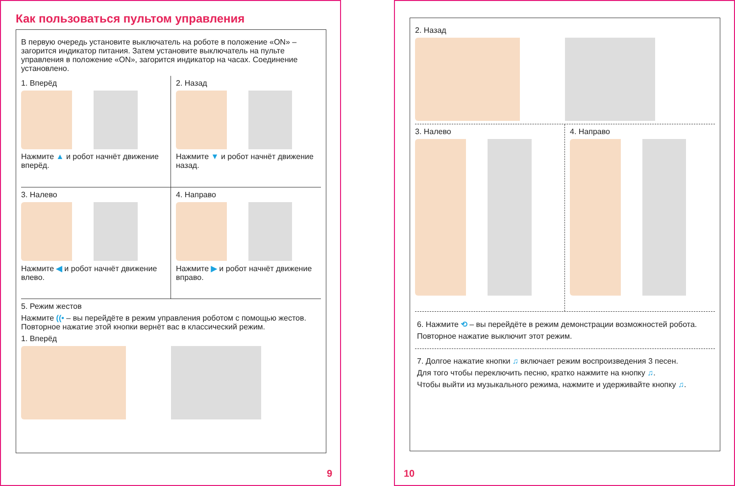Как пользоваться пультом управления
В первую очередь установите выключатель на роботе в положение «ON» – загорится индикатор питания. Затем установите выключатель на пульте управления в положение «ON», загорится индикатор на часах. Соединение установлено.
1. Вперёд
Нажмите ▲ и робот начнёт движение вперёд.
2. Назад
Нажмите ▼ и робот начнёт движение назад.
3. Налево
Нажмите ◀ и робот начнёт движение влево.
4. Направо
Нажмите ▶ и робот начнёт движение вправо.
5. Режим жестов
Нажмите ((• – вы перейдёте в режим управления роботом с помощью жестов. Повторное нажатие этой кнопки вернёт вас в классический режим.
1. Вперёд
9
2. Назад
3. Налево
4. Направо
6. Нажмите ⟲ – вы перейдёте в режим демонстрации возможностей робота.
Повторное нажатие выключит этот режим.
7. Долгое нажатие кнопки ♫ включает режим воспроизведения 3 песен.
Для того чтобы переключить песню, кратко нажмите на кнопку ♫.
Чтобы выйти из музыкального режима, нажмите и удерживайте кнопку ♫.
10